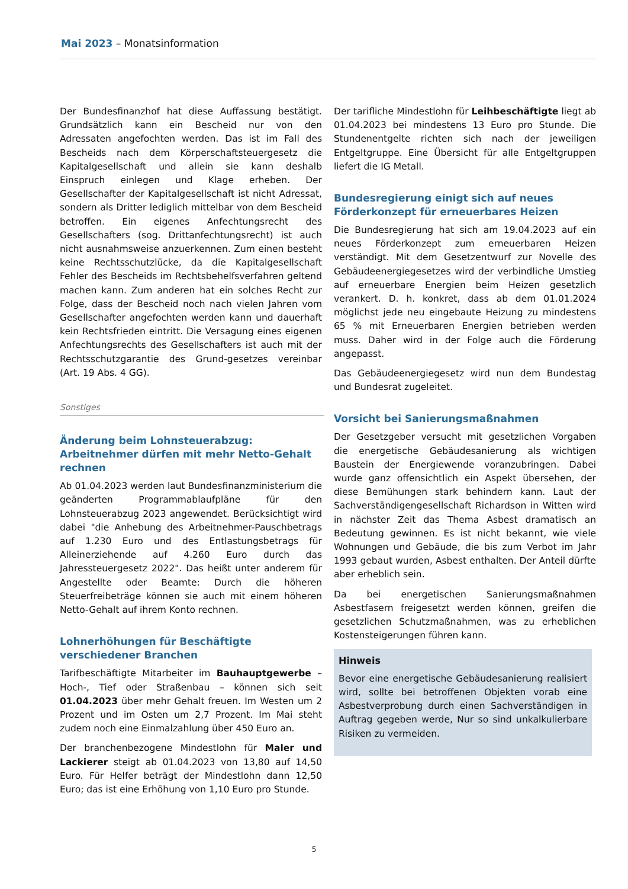Mai 2023 – Monatsinformation
Der Bundesfinanzhof hat diese Auffassung bestätigt. Grundsätzlich kann ein Bescheid nur von den Adressaten angefochten werden. Das ist im Fall des Bescheids nach dem Körperschaftsteuergesetz die Kapitalgesellschaft und allein sie kann deshalb Einspruch einlegen und Klage erheben. Der Gesellschafter der Kapitalgesellschaft ist nicht Adressat, sondern als Dritter lediglich mittelbar von dem Bescheid betroffen. Ein eigenes Anfechtungsrecht des Gesellschafters (sog. Drittanfechtungsrecht) ist auch nicht ausnahmsweise anzuerkennen. Zum einen besteht keine Rechtsschutzlücke, da die Kapitalgesellschaft Fehler des Bescheids im Rechtsbehelfsverfahren geltend machen kann. Zum anderen hat ein solches Recht zur Folge, dass der Bescheid noch nach vielen Jahren vom Gesellschafter angefochten werden kann und dauerhaft kein Rechtsfrieden eintritt. Die Versagung eines eigenen Anfechtungsrechts des Gesellschafters ist auch mit der Rechtsschutzgarantie des Grund-gesetzes vereinbar (Art. 19 Abs. 4 GG).
Sonstiges
Änderung beim Lohnsteuerabzug: Arbeitnehmer dürfen mit mehr Netto-Gehalt rechnen
Ab 01.04.2023 werden laut Bundesfinanzministerium die geänderten Programmablaufpläne für den Lohnsteuerabzug 2023 angewendet. Berücksichtigt wird dabei "die Anhebung des Arbeitnehmer-Pauschbetrags auf 1.230 Euro und des Entlastungsbetrags für Alleinerziehende auf 4.260 Euro durch das Jahressteuergesetz 2022". Das heißt unter anderem für Angestellte oder Beamte: Durch die höheren Steuerfreibeträge können sie auch mit einem höheren Netto-Gehalt auf ihrem Konto rechnen.
Lohnerhöhungen für Beschäftigte verschiedener Branchen
Tarifbeschäftigte Mitarbeiter im Bauhauptgewerbe – Hoch-, Tief oder Straßenbau – können sich seit 01.04.2023 über mehr Gehalt freuen. Im Westen um 2 Prozent und im Osten um 2,7 Prozent. Im Mai steht zudem noch eine Einmalzahlung über 450 Euro an.
Der branchenbezogene Mindestlohn für Maler und Lackierer steigt ab 01.04.2023 von 13,80 auf 14,50 Euro. Für Helfer beträgt der Mindestlohn dann 12,50 Euro; das ist eine Erhöhung von 1,10 Euro pro Stunde.
Der tarifliche Mindestlohn für Leihbeschäftigte liegt ab 01.04.2023 bei mindestens 13 Euro pro Stunde. Die Stundenentgelte richten sich nach der jeweiligen Entgeltgruppe. Eine Übersicht für alle Entgeltgruppen liefert die IG Metall.
Bundesregierung einigt sich auf neues Förderkonzept für erneuerbares Heizen
Die Bundesregierung hat sich am 19.04.2023 auf ein neues Förderkonzept zum erneuerbaren Heizen verständigt. Mit dem Gesetzentwurf zur Novelle des Gebäudeenergiegesetzes wird der verbindliche Umstieg auf erneuerbare Energien beim Heizen gesetzlich verankert. D. h. konkret, dass ab dem 01.01.2024 möglichst jede neu eingebaute Heizung zu mindestens 65 % mit Erneuerbaren Energien betrieben werden muss. Daher wird in der Folge auch die Förderung angepasst.
Das Gebäudeenergiegesetz wird nun dem Bundestag und Bundesrat zugeleitet.
Vorsicht bei Sanierungsmaßnahmen
Der Gesetzgeber versucht mit gesetzlichen Vorgaben die energetische Gebäudesanierung als wichtigen Baustein der Energiewende voranzubringen. Dabei wurde ganz offensichtlich ein Aspekt übersehen, der diese Bemühungen stark behindern kann. Laut der Sachverständigengesellschaft Richardson in Witten wird in nächster Zeit das Thema Asbest dramatisch an Bedeutung gewinnen. Es ist nicht bekannt, wie viele Wohnungen und Gebäude, die bis zum Verbot im Jahr 1993 gebaut wurden, Asbest enthalten. Der Anteil dürfte aber erheblich sein.
Da bei energetischen Sanierungsmaßnahmen Asbestfasern freigesetzt werden können, greifen die gesetzlichen Schutzmaßnahmen, was zu erheblichen Kostensteigerungen führen kann.
Hinweis
Bevor eine energetische Gebäudesanierung realisiert wird, sollte bei betroffenen Objekten vorab eine Asbestverprobung durch einen Sachverständigen in Auftrag gegeben werde, Nur so sind unkalkulierbare Risiken zu vermeiden.
5